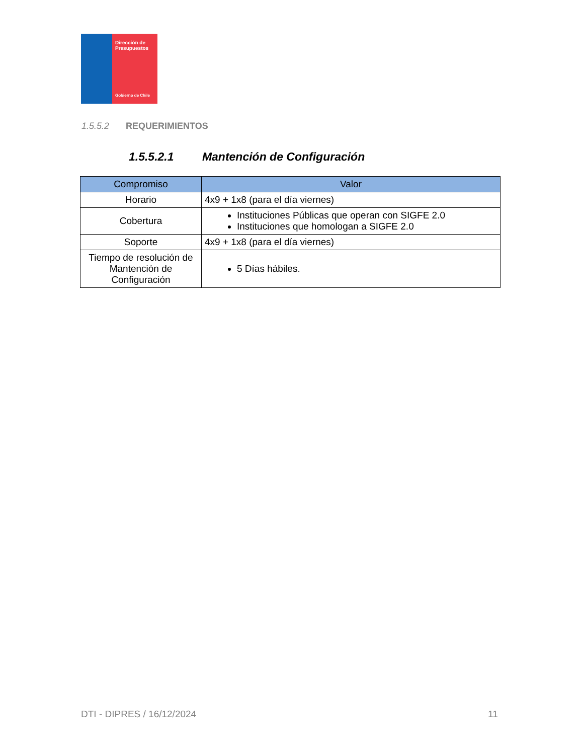Dirección de Presupuestos
Gobierno de Chile
1.5.5.2 REQUERIMIENTOS
1.5.5.2.1 Mantención de Configuración
| Compromiso | Valor |
| --- | --- |
| Horario | 4x9 + 1x8 (para el día viernes) |
| Cobertura | Instituciones Públicas que operan con SIGFE 2.0 Instituciones que homologan a SIGFE 2.0 |
| Soporte | 4x9 + 1x8 (para el día viernes) |
| Tiempo de resolución de Mantención de Configuración | 5 Días hábiles. |
DTI - DIPRES / 16/12/2024 11